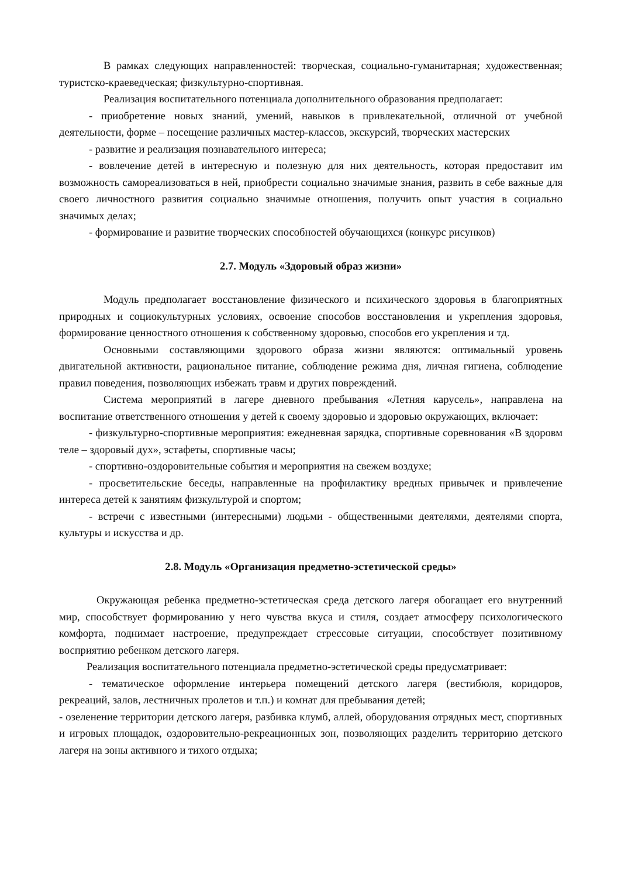В рамках следующих направленностей: творческая, социально-гуманитарная; художественная; туристско-краеведческая; физкультурно-спортивная.
Реализация воспитательного потенциала дополнительного образования предполагает:
- приобретение новых знаний, умений, навыков в привлекательной, отличной от учебной деятельности, форме – посещение различных мастер-классов, экскурсий, творческих мастерских
- развитие и реализация познавательного интереса;
- вовлечение детей в интересную и полезную для них деятельность, которая предоставит им возможность самореализоваться в ней, приобрести социально значимые знания, развить в себе важные для своего личностного развития социально значимые отношения, получить опыт участия в социально значимых делах;
- формирование и развитие творческих способностей обучающихся (конкурс рисунков)
2.7. Модуль «Здоровый образ жизни»
Модуль предполагает восстановление физического и психического здоровья в благоприятных природных и социокультурных условиях, освоение способов восстановления и укрепления здоровья, формирование ценностного отношения к собственному здоровью, способов его укрепления и тд.
Основными составляющими здорового образа жизни являются: оптимальный уровень двигательной активности, рациональное питание, соблюдение режима дня, личная гигиена, соблюдение правил поведения, позволяющих избежать травм и других повреждений.
Система мероприятий в лагере дневного пребывания «Летняя карусель», направлена на воспитание ответственного отношения у детей к своему здоровью и здоровью окружающих, включает:
- физкультурно-спортивные мероприятия: ежедневная зарядка, спортивные соревнования «В здоровм теле – здоровый дух», эстафеты, спортивные часы;
- спортивно-оздоровительные события и мероприятия на свежем воздухе;
- просветительские беседы, направленные на профилактику вредных привычек и привлечение интереса детей к занятиям физкультурой и спортом;
- встречи с известными (интересными) людьми - общественными деятелями, деятелями спорта, культуры и искусства и др.
2.8. Модуль «Организация предметно-эстетической среды»
Окружающая ребенка предметно-эстетическая среда детского лагеря обогащает его внутренний мир, способствует формированию у него чувства вкуса и стиля, создает атмосферу психологического комфорта, поднимает настроение, предупреждает стрессовые ситуации, способствует позитивному восприятию ребенком детского лагеря.
Реализация воспитательного потенциала предметно-эстетической среды предусматривает:
- тематическое оформление интерьера помещений детского лагеря (вестибюля, коридоров, рекреаций, залов, лестничных пролетов и т.п.) и комнат для пребывания детей;
- озеленение территории детского лагеря, разбивка клумб, аллей, оборудования отрядных мест, спортивных и игровых площадок, оздоровительно-рекреационных зон, позволяющих разделить территорию детского лагеря на зоны активного и тихого отдыха;